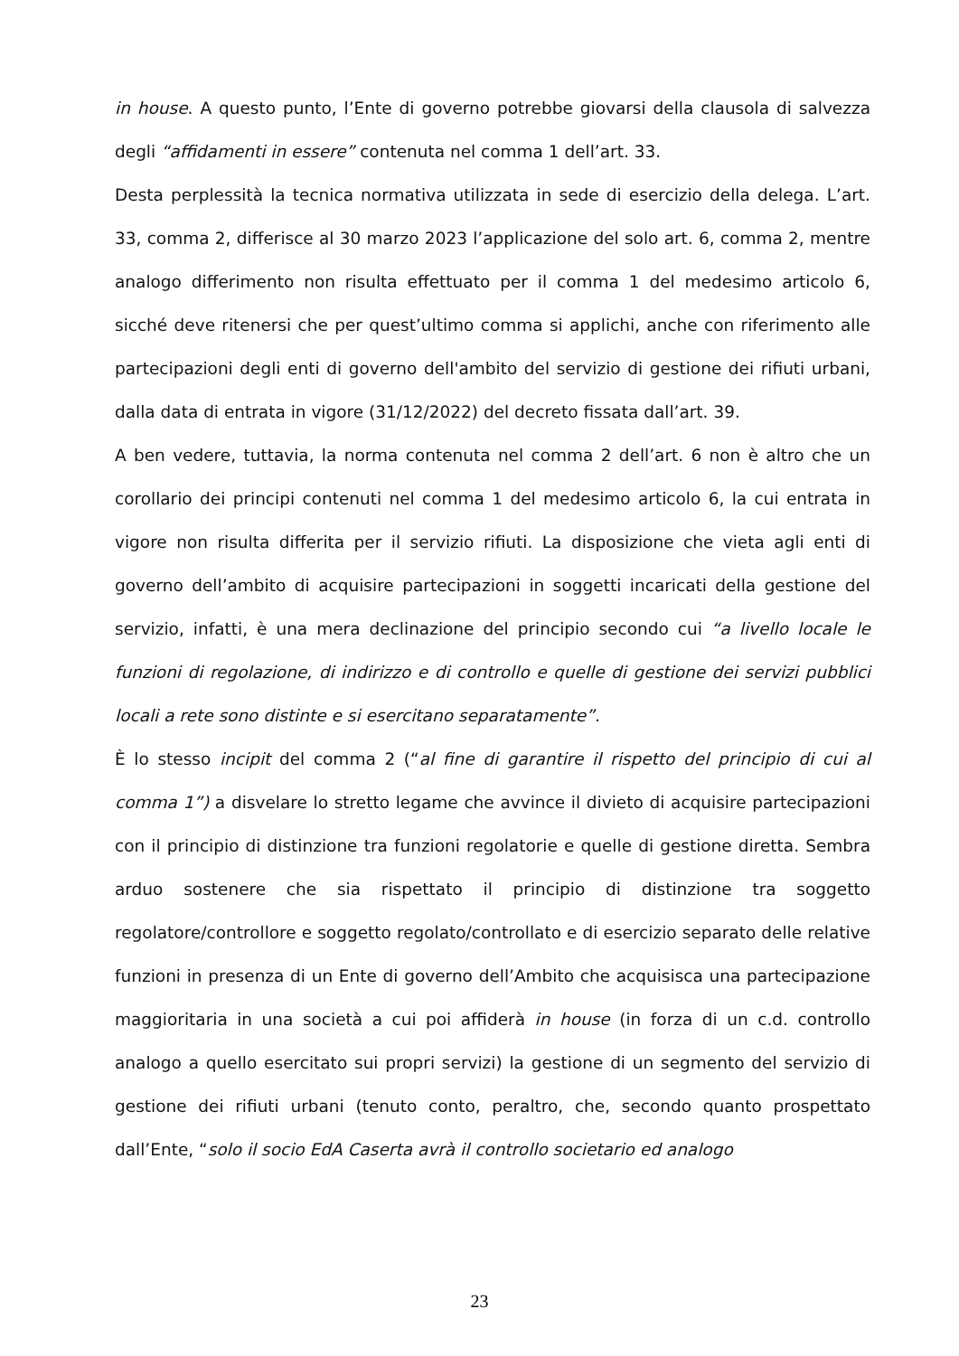in house. A questo punto, l’Ente di governo potrebbe giovarsi della clausola di salvezza degli “affidamenti in essere” contenuta nel comma 1 dell’art. 33.
Desta perplessità la tecnica normativa utilizzata in sede di esercizio della delega. L’art. 33, comma 2, differisce al 30 marzo 2023 l’applicazione del solo art. 6, comma 2, mentre analogo differimento non risulta effettuato per il comma 1 del medesimo articolo 6, sicché deve ritenersi che per quest’ultimo comma si applichi, anche con riferimento alle partecipazioni degli enti di governo dell'ambito del servizio di gestione dei rifiuti urbani, dalla data di entrata in vigore (31/12/2022) del decreto fissata dall’art. 39.
A ben vedere, tuttavia, la norma contenuta nel comma 2 dell’art. 6 non è altro che un corollario dei principi contenuti nel comma 1 del medesimo articolo 6, la cui entrata in vigore non risulta differita per il servizio rifiuti. La disposizione che vieta agli enti di governo dell’ambito di acquisire partecipazioni in soggetti incaricati della gestione del servizio, infatti, è una mera declinazione del principio secondo cui “a livello locale le funzioni di regolazione, di indirizzo e di controllo e quelle di gestione dei servizi pubblici locali a rete sono distinte e si esercitano separatamente”.
È lo stesso incipit del comma 2 (“al fine di garantire il rispetto del principio di cui al comma 1”) a disvelare lo stretto legame che avvince il divieto di acquisire partecipazioni con il principio di distinzione tra funzioni regolatorie e quelle di gestione diretta. Sembra arduo sostenere che sia rispettato il principio di distinzione tra soggetto regolatore/controllore e soggetto regolato/controllato e di esercizio separato delle relative funzioni in presenza di un Ente di governo dell’Ambito che acquisisca una partecipazione maggioritaria in una società a cui poi affiderà in house (in forza di un c.d. controllo analogo a quello esercitato sui propri servizi) la gestione di un segmento del servizio di gestione dei rifiuti urbani (tenuto conto, peraltro, che, secondo quanto prospettato dall’Ente, “solo il socio EdA Caserta avrà il controllo societario ed analogo
23